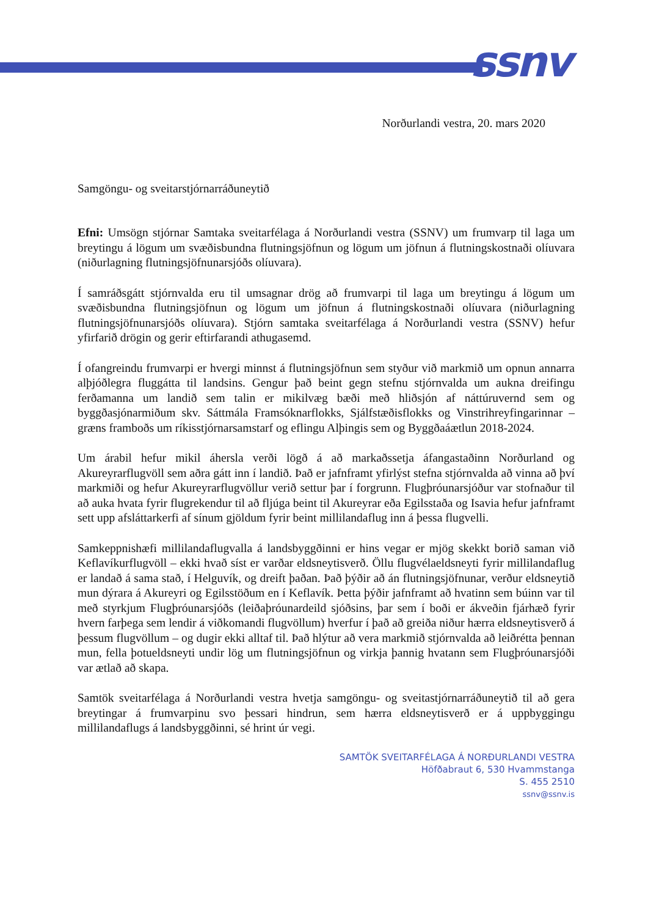ssnv
Norðurlandi vestra, 20. mars 2020
Samgöngu- og sveitarstjórnarráðuneytið
Efni: Umsögn stjórnar Samtaka sveitarfélaga á Norðurlandi vestra (SSNV) um frumvarp til laga um breytingu á lögum um svæðisbundna flutningsjöfnun og lögum um jöfnun á flutningskostnaði olíuvara (niðurlagning flutningsjöfnunarsjóðs olíuvara).
Í samráðsgátt stjórnvalda eru til umsagnar drög að frumvarpi til laga um breytingu á lögum um svæðisbundna flutningsjöfnun og lögum um jöfnun á flutningskostnaði olíuvara (niðurlagning flutningsjöfnunarsjóðs olíuvara). Stjórn samtaka sveitarfélaga á Norðurlandi vestra (SSNV) hefur yfirfarið drögin og gerir eftirfarandi athugasemd.
Í ofangreindu frumvarpi er hvergi minnst á flutningsjöfnun sem styður við markmið um opnun annarra alþjóðlegra fluggátta til landsins. Gengur það beint gegn stefnu stjórnvalda um aukna dreifingu ferðamanna um landið sem talin er mikilvæg bæði með hliðsjón af náttúruvernd sem og byggðasjónarmiðum skv. Sáttmála Framsóknarflokks, Sjálfstæðisflokks og Vinstrihreyfingarinnar – græns framboðs um ríkisstjórnarsamstarf og eflingu Alþingis sem og Byggðaáætlun 2018-2024.
Um árabil hefur mikil áhersla verði lögð á að markaðssetja áfangastaðinn Norðurland og Akureyrarflugvöll sem aðra gátt inn í landið. Það er jafnframt yfirlýst stefna stjórnvalda að vinna að því markmiði og hefur Akureyrarflugvöllur verið settur þar í forgrunn. Flugþróunarsjóður var stofnaður til að auka hvata fyrir flugrekendur til að fljúga beint til Akureyrar eða Egilsstaða og Isavia hefur jafnframt sett upp afsláttarkerfi af sínum gjöldum fyrir beint millilandaflug inn á þessa flugvelli.
Samkeppnishæfi millilandaflugvalla á landsbyggðinni er hins vegar er mjög skekkt borið saman við Keflavíkurflugvöll – ekki hvað síst er varðar eldsneytisverð. Öllu flugvélaeldsneyti fyrir millilandaflug er landað á sama stað, í Helguvík, og dreift þaðan. Það þýðir að án flutningsjöfnunar, verður eldsneytið mun dýrara á Akureyri og Egilsstöðum en í Keflavík. Þetta þýðir jafnframt að hvatinn sem búinn var til með styrkjum Flugþróunarsjóðs (leiðaþróunardeild sjóðsins, þar sem í boði er ákveðin fjárhæð fyrir hvern farþega sem lendir á viðkomandi flugvöllum) hverfur í það að greiða niður hærra eldsneytisverð á þessum flugvöllum – og dugir ekki alltaf til. Það hlýtur að vera markmið stjórnvalda að leiðrétta þennan mun, fella þotueldsneyti undir lög um flutningsjöfnun og virkja þannig hvatann sem Flugþróunarsjóði var ætlað að skapa.
Samtök sveitarfélaga á Norðurlandi vestra hvetja samgöngu- og sveitastjórnarráðuneytið til að gera breytingar á frumvarpinu svo þessari hindrun, sem hærra eldsneytisverð er á uppbyggingu millilandaflugs á landsbyggðinni, sé hrint úr vegi.
SAMTÖK SVEITARFÉLAGA Á NORÐURLANDI VESTRA
Höfðabraut 6, 530 Hvammstanga
S. 455 2510
ssnv@ssnv.is